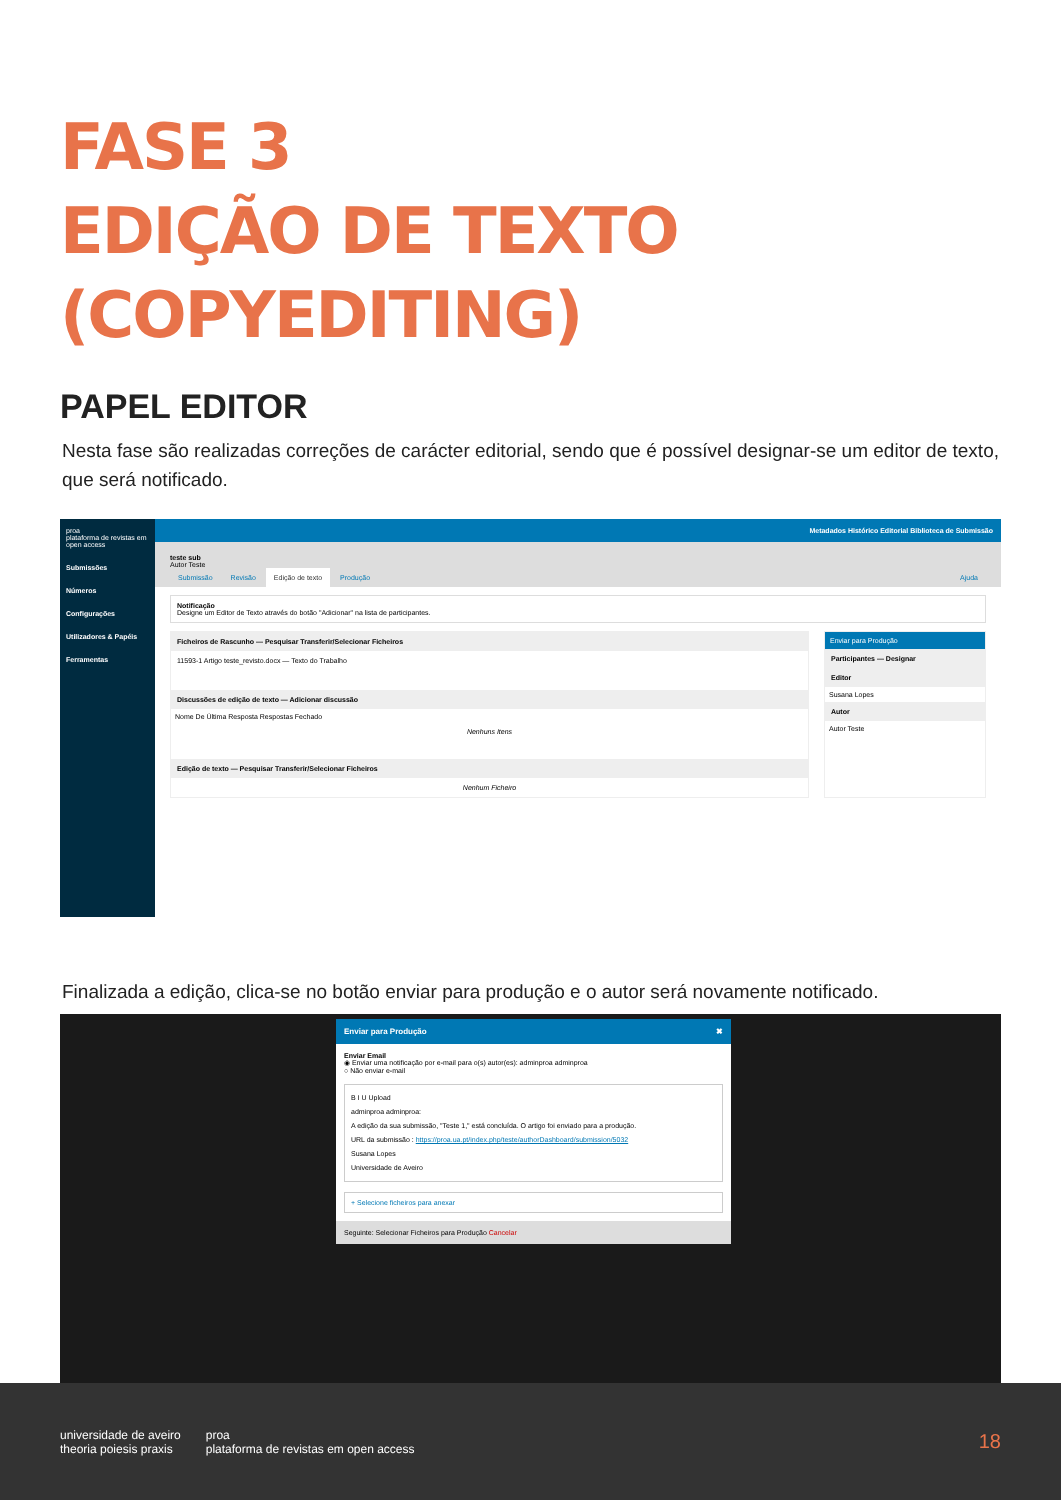FASE 3
EDIÇÃO DE TEXTO (COPYEDITING)
PAPEL EDITOR
Nesta fase são realizadas correções de carácter editorial, sendo que é possível designar-se um editor de texto, que será notificado.
proa
plataforma de revistas em open access
Submissões
Números
Configurações
Utilizadores & Papéis
Ferramentas
Metadados Histórico Editorial Biblioteca de Submissão
teste sub
Autor Teste
Submissão Revisão Edição de texto Produção Ajuda
Notificação
Designe um Editor de Texto através do botão "Adicionar" na lista de participantes.
Ficheiros de Rascunho — Pesquisar Transferir/Selecionar Ficheiros
11593-1 Artigo teste_revisto.docx — Texto do Trabalho
Discussões de edição de texto — Adicionar discussão
Nome De Última Resposta Respostas Fechado
Nenhuns Itens
Edição de texto — Pesquisar Transferir/Selecionar Ficheiros
Nenhum Ficheiro
Enviar para Produção
Participantes — Designar
Editor
Susana Lopes
Autor
Autor Teste
Finalizada a edição, clica-se no botão enviar para produção e o autor será novamente notificado.
Enviar para Produção ✖
Enviar Email
◉ Enviar uma notificação por e-mail para o(s) autor(es): adminproa adminproa
○ Não enviar e-mail
B I U Upload
adminproa adminproa:
A edição da sua submissão, "Teste 1," está concluída. O artigo foi enviado para a produção.
URL da submissão : https://proa.ua.pt/index.php/teste/authorDashboard/submission/5032
Susana Lopes
Universidade de Aveiro
+ Selecione ficheiros para anexar
Seguinte: Selecionar Ficheiros para Produção Cancelar
universidade de aveiro
theoria poiesis praxis
proa
plataforma de revistas em open access
18